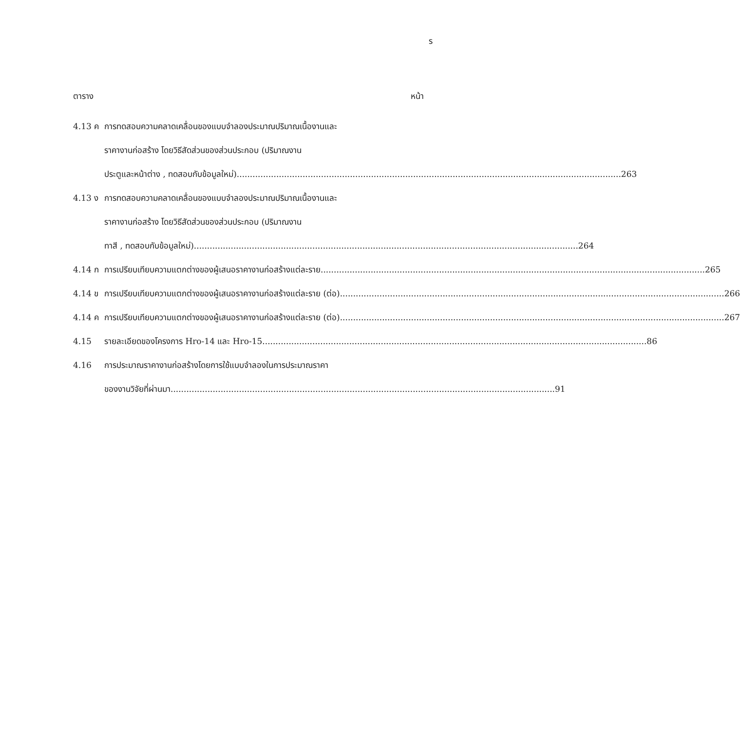ร
ตาราง หน้า
4.13 ค การทดสอบความคลาดเคลื่อนของแบบจำลองประมาณปริมาณเนื้องานและ
ราคางานก่อสร้าง โดยวิธีสัดส่วนของส่วนประกอบ (ปริมาณงาน
ประตูและหน้าต่าง , ทดสอบกับข้อมูลใหม่) 263
4.13 ง การทดสอบความคลาดเคลื่อนของแบบจำลองประมาณปริมาณเนื้องานและ
ราคางานก่อสร้าง โดยวิธีสัดส่วนของส่วนประกอบ (ปริมาณงาน
ทาสี , ทดสอบกับข้อมูลใหม่) 264
4.14 ก การเปรียบเทียบความแตกต่างของผู้เสนอราคางานก่อสร้างแต่ละราย 265
4.14 ข การเปรียบเทียบความแตกต่างของผู้เสนอราคางานก่อสร้างแต่ละราย (ต่อ) 266
4.14 ค การเปรียบเทียบความแตกต่างของผู้เสนอราคางานก่อสร้างแต่ละราย (ต่อ) 267
4.15 รายละเอียดของโครงการ Hro-14 และ Hro-15 86
4.16 การประมาณราคางานก่อสร้างโดยการใช้แบบจำลองในการประมาณราคา
ของงานวิจัยที่ผ่านมา 91